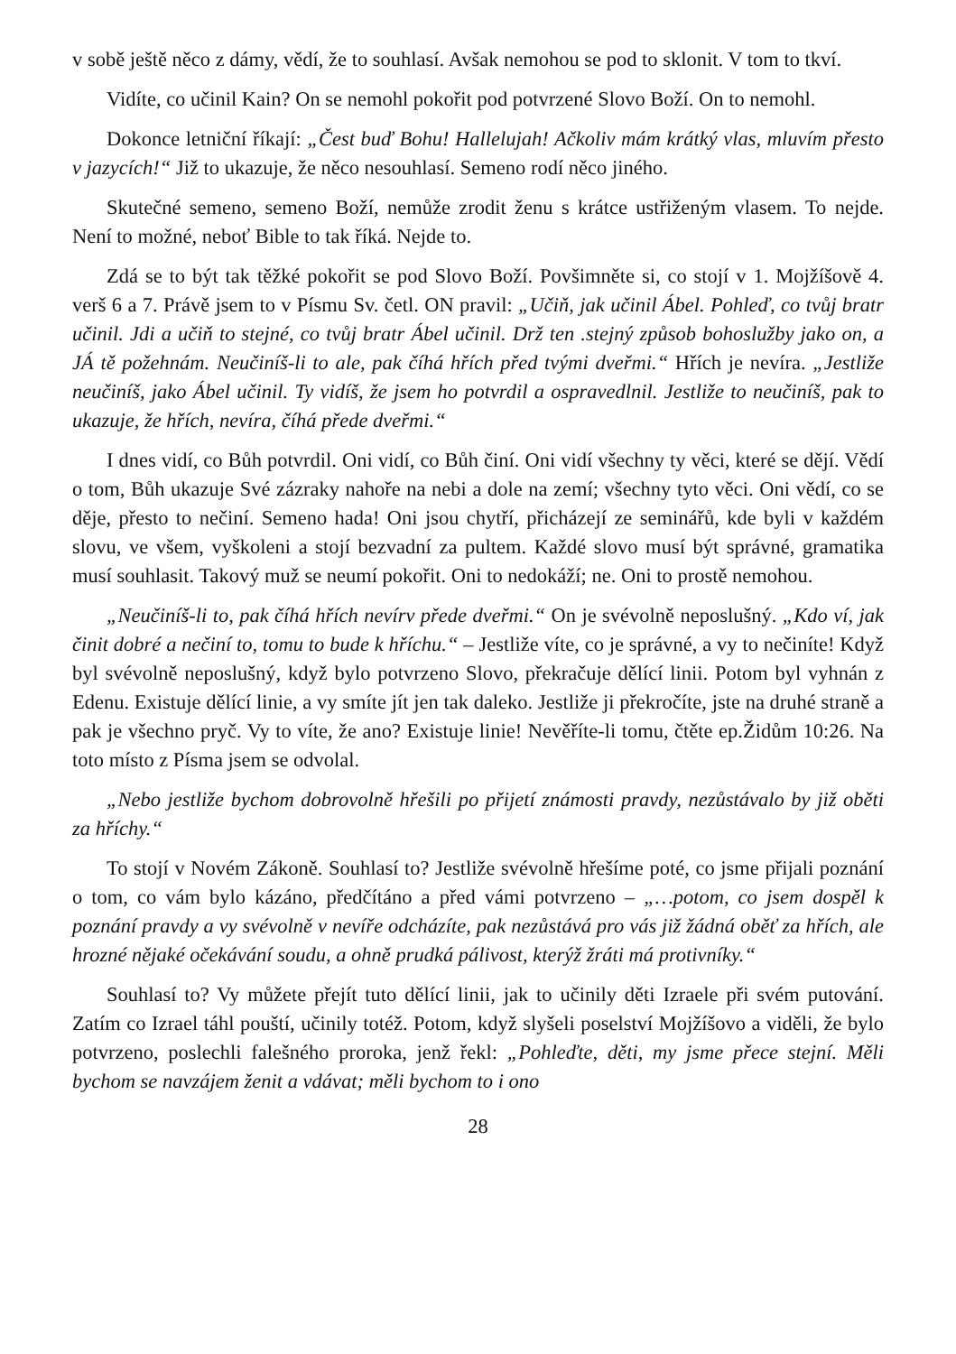v sobě ještě něco z dámy, vědí, že to souhlasí. Avšak nemohou se pod to sklonit. V tom to tkví.
Vidíte, co učinil Kain? On se nemohl pokořit pod potvrzené Slovo Boží. On to nemohl.
Dokonce letniční říkají: „Čest buď Bohu! Hallelujah! Ačkoliv mám krátký vlas, mluvím přesto v jazycích!“ Již to ukazuje, že něco nesouhlasí. Semeno rodí něco jiného.
Skutečné semeno, semeno Boží, nemůže zrodit ženu s krátce ustřiženým vlasem. To nejde. Není to možné, neboť Bible to tak říká. Nejde to.
Zdá se to být tak těžké pokořit se pod Slovo Boží. Povšimněte si, co stojí v 1. Mojžíšově 4. verš 6 a 7. Právě jsem to v Písmu Sv. četl. ON pravil: „Učiň, jak učinil Ábel. Pohleď, co tvůj bratr učinil. Jdi a učiň to stejné, co tvůj bratr Ábel učinil. Drž ten .stejný způsob bohoslužby jako on, a JÁ tě požehnám. Neučiníš-li to ale, pak číhá hřích před tvými dveřmi.“ Hřích je nevíra. „Jestliže neučiníš, jako Ábel učinil. Ty vidíš, že jsem ho potvrdil a ospravedlnil. Jestliže to neučiníš, pak to ukazuje, že hřích, nevíra, číhá přede dveřmi.“
I dnes vidí, co Bůh potvrdil. Oni vidí, co Bůh činí. Oni vidí všechny ty věci, které se dějí. Vědí o tom, Bůh ukazuje Své zázraky nahoře na nebi a dole na zemí; všechny tyto věci. Oni vědí, co se děje, přesto to nečiní. Semeno hada! Oni jsou chytří, přicházejí ze seminářů, kde byli v každém slovu, ve všem, vyškoleni a stojí bezvadní za pultem. Každé slovo musí být správné, gramatika musí souhlasit. Takový muž se neumí pokořit. Oni to nedokáží; ne. Oni to prostě nemohou.
„Neučiníš-li to, pak číhá hřích nevírv přede dveřmi.“ On je svévolně neposlušný. „Kdo ví, jak činit dobré a nečiní to, tomu to bude k hříchu.“ – Jestliže víte, co je správné, a vy to nečiníte! Když byl svévolně neposlušný, když bylo potvrzeno Slovo, překračuje dělící linii. Potom byl vyhnán z Edenu. Existuje dělící linie, a vy smíte jít jen tak daleko. Jestliže ji překročíte, jste na druhé straně a pak je všechno pryč. Vy to víte, že ano? Existuje linie! Nevěříte-li tomu, čtěte ep.Židům 10:26. Na toto místo z Písma jsem se odvolal.
„Nebo jestliže bychom dobrovolně hřešili po přijetí známosti pravdy, nezůstávalo by již oběti za hříchy.“
To stojí v Novém Zákoně. Souhlasí to? Jestliže svévolně hřešíme poté, co jsme přijali poznání o tom, co vám bylo kázáno, předčítáno a před vámi potvrzeno – „…potom, co jsem dospěl k poznání pravdy a vy svévolně v nevíře odcházíte, pak nezůstává pro vás již žádná oběť za hřích, ale hrozné nějaké očekávání soudu, a ohně prudká pálivost, kterýž žráti má protivníky.“
Souhlasí to? Vy můžete přejít tuto dělící linii, jak to učinily děti Izraele při svém putování. Zatím co Izrael táhl pouští, učinily totéž. Potom, když slyšeli poselství Mojžíšovo a viděli, že bylo potvrzeno, poslechli falešného proroka, jenž řekl: „Pohleďte, děti, my jsme přece stejní. Měli bychom se navzájem ženit a vdávat; měli bychom to i ono
28